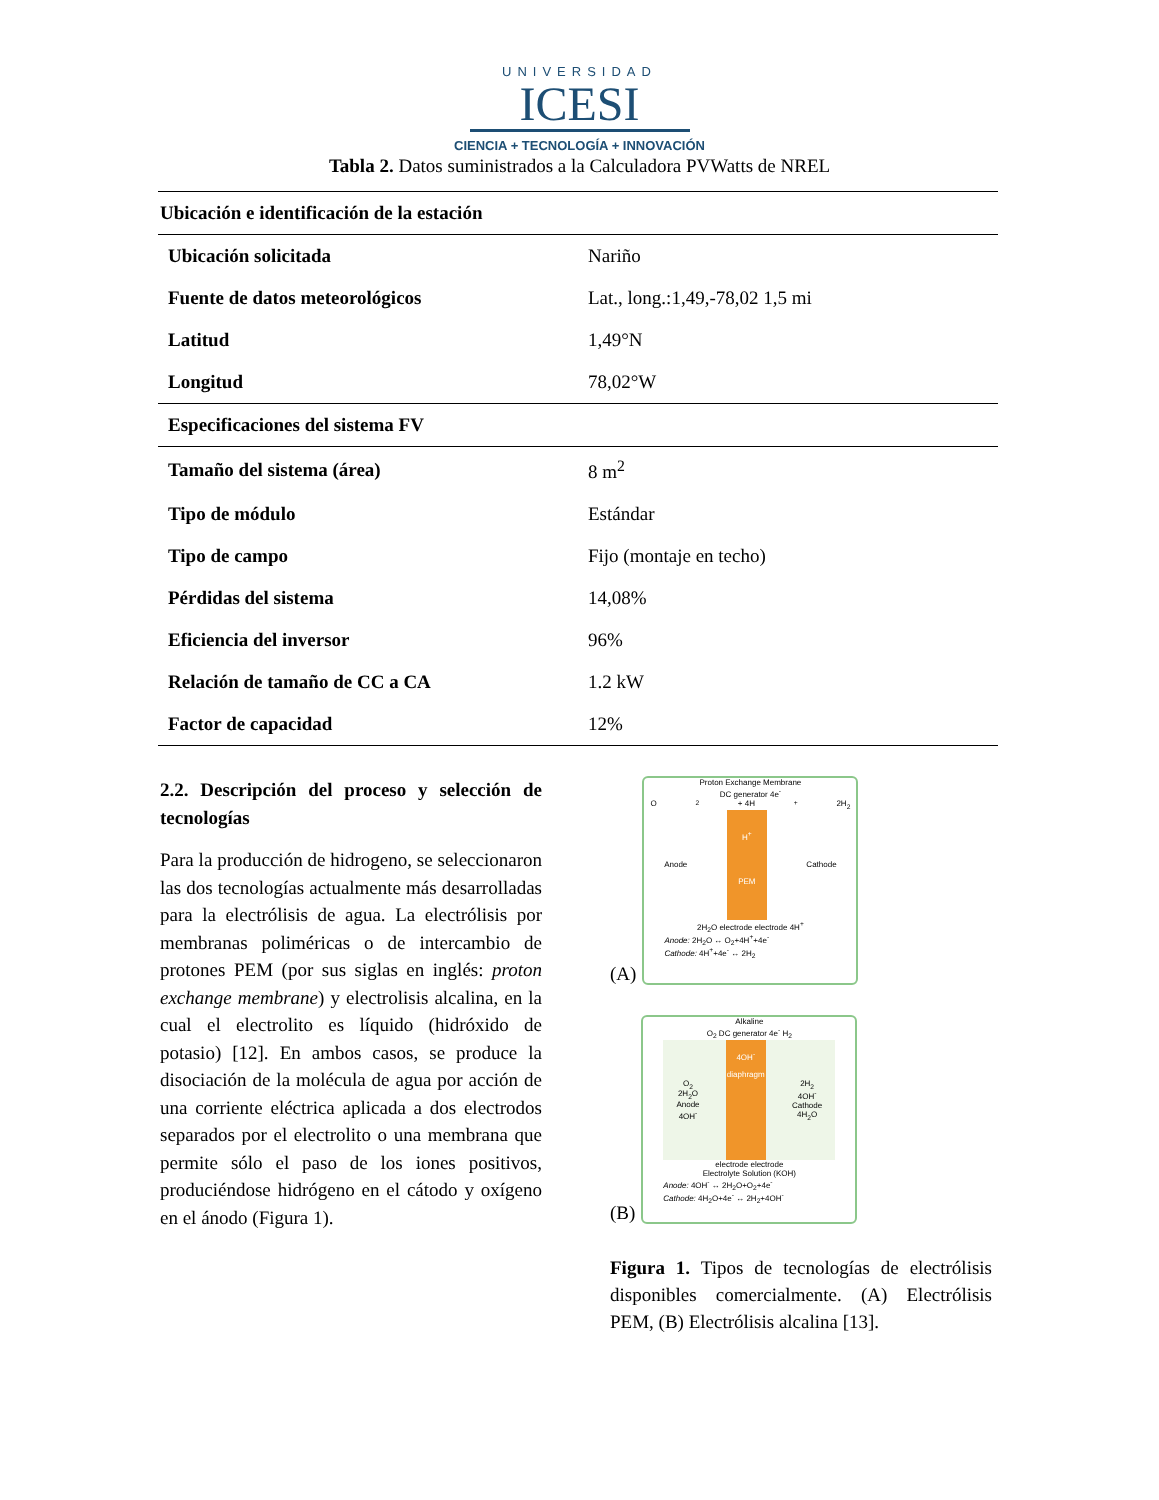UNIVERSIDAD
ICESI
CIENCIA + TECNOLOGÍA + INNOVACIÓN
Tabla 2. Datos suministrados a la Calculadora PVWatts de NREL
| Ubicación e identificación de la estación | |
| Ubicación solicitada | Nariño |
| Fuente de datos meteorológicos | Lat., long.:1,49,-78,02 1,5 mi |
| Latitud | 1,49°N |
| Longitud | 78,02°W |
| Especificaciones del sistema FV | |
| Tamaño del sistema (área) | 8 m<sup>2</sup> |
| Tipo de módulo | Estándar |
| Tipo de campo | Fijo (montaje en techo) |
| Pérdidas del sistema | 14,08% |
| Eficiencia del inversor | 96% |
| Relación de tamaño de CC a CA | 1.2 kW |
| Factor de capacidad | 12% |
2.2. Descripción del proceso y selección de tecnologías
Para la producción de hidrogeno, se seleccionaron las dos tecnologías actualmente más desarrolladas para la electrólisis de agua. La electrólisis por membranas poliméricas o de intercambio de protones PEM (por sus siglas en inglés: proton exchange membrane) y electrolisis alcalina, en la cual el electrolito es líquido (hidróxido de potasio) [12]. En ambos casos, se produce la disociación de la molécula de agua por acción de una corriente eléctrica aplicada a dos electrodos separados por el electrolito o una membrana que permite sólo el paso de los iones positivos, produciéndose hidrógeno en el cátodo y oxígeno en el ánodo (Figura 1).
(A)
Proton Exchange Membrane
DC generator 4e<sup>-</sup>
O<sub>2</sub> + 4H<sup>+</sup> 2H<sub>2</sub>
Anode
H<sup>+</sup>
PEM
Cathode
2H<sub>2</sub>O electrode electrode 4H<sup>+</sup>
Anode: 2H<sub>2</sub>O ↔ O<sub>2</sub>+4H<sup>+</sup>+4e<sup>-</sup>
Cathode: 4H<sup>+</sup>+4e<sup>-</sup> ↔ 2H<sub>2</sub>
(B)
Alkaline
O<sub>2</sub> DC generator 4e<sup>-</sup> H<sub>2</sub>
O<sub>2</sub>
2H<sub>2</sub>O
Anode
4OH<sup>-</sup>
4OH<sup>-</sup>
diaphragm
2H<sub>2</sub>
4OH<sup>-</sup>
Cathode
4H<sub>2</sub>O
electrode electrode
Electrolyte Solution (KOH)
Anode: 4OH<sup>-</sup> ↔ 2H<sub>2</sub>O+O<sub>2</sub>+4e<sup>-</sup>
Cathode: 4H<sub>2</sub>O+4e<sup>-</sup> ↔ 2H<sub>2</sub>+4OH<sup>-</sup>
Figura 1. Tipos de tecnologías de electrólisis disponibles comercialmente. (A) Electrólisis PEM, (B) Electrólisis alcalina [13].